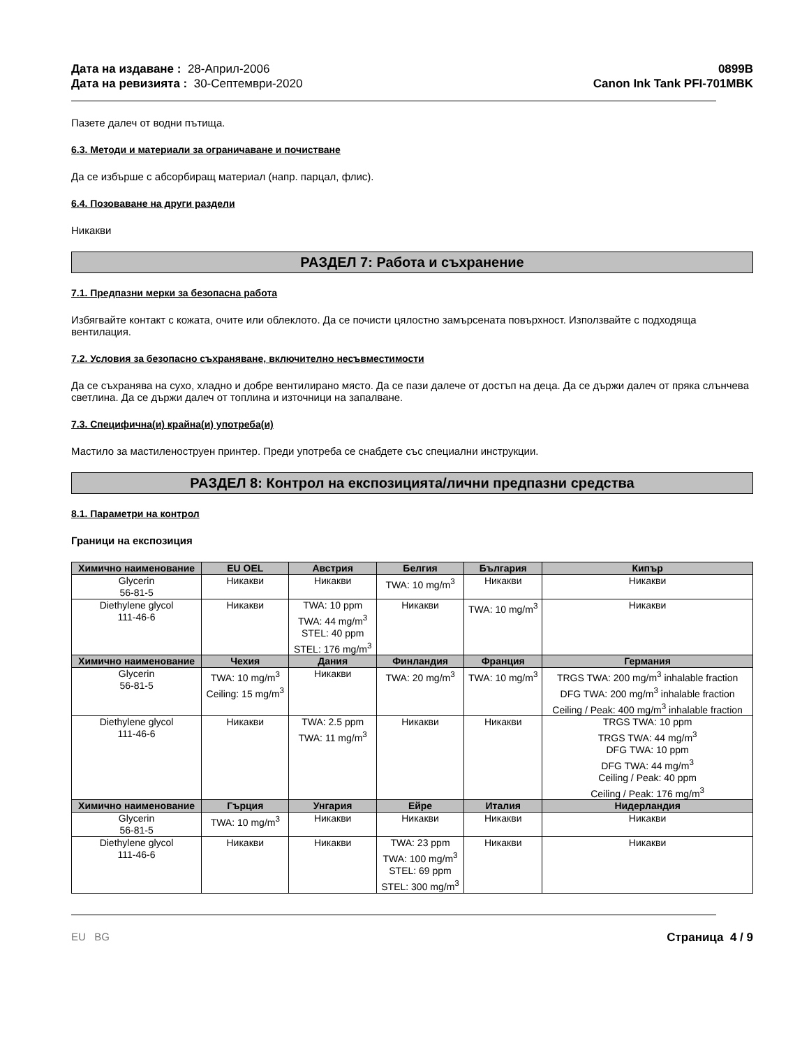Дата на издаване : 28-Април-2006
Дата на ревизията : 30-Септември-2020
0899B
Canon Ink Tank PFI-701MBK
Пазете далеч от водни пътища.
6.3. Методи и материали за ограничаване и почистване
Да се избърше с абсорбиращ материал (напр. парцал, флис).
6.4. Позоваване на други раздели
Никакви
РАЗДЕЛ 7: Работа и съхранение
7.1. Предпазни мерки за безопасна работа
Избягвайте контакт с кожата, очите или облеклото. Да се почисти цялостно замърсената повърхност. Използвайте с подходяща вентилация.
7.2. Условия за безопасно съхраняване, включително несъвместимости
Да се съхранява на сухо, хладно и добре вентилирано място. Да се пази далече от достъп на деца. Да се държи далеч от пряка слънчева светлина. Да се държи далеч от топлина и източници на запалване.
7.3. Специфична(и) крайна(и) употреба(и)
Мастило за мастиленоструен принтер. Преди употреба се снабдете със специални инструкции.
РАЗДЕЛ 8: Контрол на експозицията/лични предпазни средства
8.1. Параметри на контрол
Граници на експозиция
| Химично наименование | EU OEL | Австрия | Белгия | България | Кипър |
| --- | --- | --- | --- | --- | --- |
| Glycerin 56-81-5 | Никакви | Никакви | TWA: 10 mg/m<sup>3</sup> | Никакви | Никакви |
| Diethylene glycol 111-46-6 | Никакви | TWA: 10 ppm TWA: 44 mg/m<sup>3</sup> STEL: 40 ppm STEL: 176 mg/m<sup>3</sup> | Никакви | TWA: 10 mg/m<sup>3</sup> | Никакви |
| Химично наименование | Чехия | Дания | Финландия | Франция | Германия |
| Glycerin 56-81-5 | TWA: 10 mg/m<sup>3</sup> Ceiling: 15 mg/m<sup>3</sup> | Никакви | TWA: 20 mg/m<sup>3</sup> | TWA: 10 mg/m<sup>3</sup> | TRGS TWA: 200 mg/m<sup>3</sup> inhalable fraction DFG TWA: 200 mg/m<sup>3</sup> inhalable fraction Ceiling / Peak: 400 mg/m<sup>3</sup> inhalable fraction |
| Diethylene glycol 111-46-6 | Никакви | TWA: 2.5 ppm TWA: 11 mg/m<sup>3</sup> | Никакви | Никакви | TRGS TWA: 10 ppm TRGS TWA: 44 mg/m<sup>3</sup> DFG TWA: 10 ppm DFG TWA: 44 mg/m<sup>3</sup> Ceiling / Peak: 40 ppm Ceiling / Peak: 176 mg/m<sup>3</sup> |
| Химично наименование | Гърция | Унгария | Ейре | Италия | Нидерландия |
| Glycerin 56-81-5 | TWA: 10 mg/m<sup>3</sup> | Никакви | Никакви | Никакви | Никакви |
| Diethylene glycol 111-46-6 | Никакви | Никакви | TWA: 23 ppm TWA: 100 mg/m<sup>3</sup> STEL: 69 ppm STEL: 300 mg/m<sup>3</sup> | Никакви | Никакви |
EU BG Страница 4 / 9